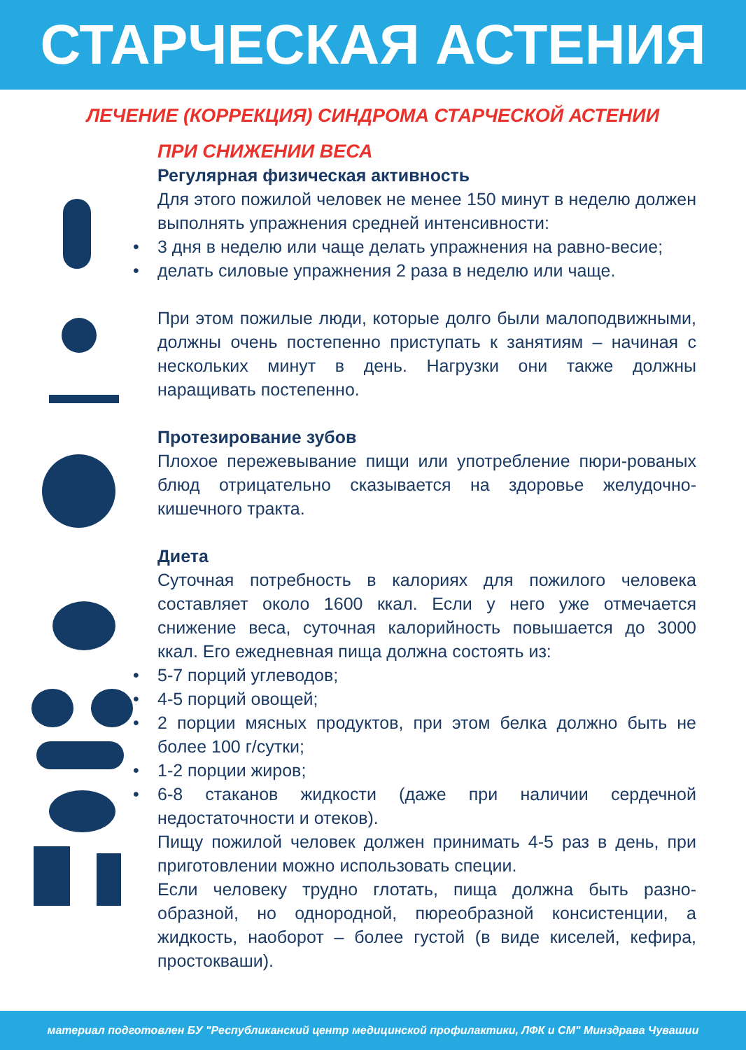СТАРЧЕСКАЯ АСТЕНИЯ
ЛЕЧЕНИЕ (КОРРЕКЦИЯ) СИНДРОМА СТАРЧЕСКОЙ АСТЕНИИ
ПРИ СНИЖЕНИИ ВЕСА
Регулярная физическая активность
Для этого пожилой человек не менее 150 минут в неделю должен выполнять упражнения средней интенсивности:
• 3 дня в неделю или чаще делать упражнения на равно-весие;
• делать силовые упражнения 2 раза в неделю или чаще.
При этом пожилые люди, которые долго были малоподвижными, должны очень постепенно приступать к занятиям – начиная с нескольких минут в день. Нагрузки они также должны наращивать постепенно.
Протезирование зубов
Плохое пережевывание пищи или употребление пюри-рованых блюд отрицательно сказывается на здоровье желудочно-кишечного тракта.
Диета
Суточная потребность в калориях для пожилого человека составляет около 1600 ккал. Если у него уже отмечается снижение веса, суточная калорийность повышается до 3000 ккал. Его ежедневная пища должна состоять из:
• 5-7 порций углеводов;
• 4-5 порций овощей;
• 2 порции мясных продуктов, при этом белка должно быть не более 100 г/сутки;
• 1-2 порции жиров;
• 6-8 стаканов жидкости (даже при наличии сердечной недостаточности и отеков).
Пищу пожилой человек должен принимать 4-5 раз в день, при приготовлении можно использовать специи.
Если человеку трудно глотать, пища должна быть разно-образной, но однородной, пюреобразной консистенции, а жидкость, наоборот – более густой (в виде киселей, кефира, простокваши).
материал подготовлен БУ "Республиканский центр медицинской профилактики, ЛФК и СМ" Минздрава Чувашии